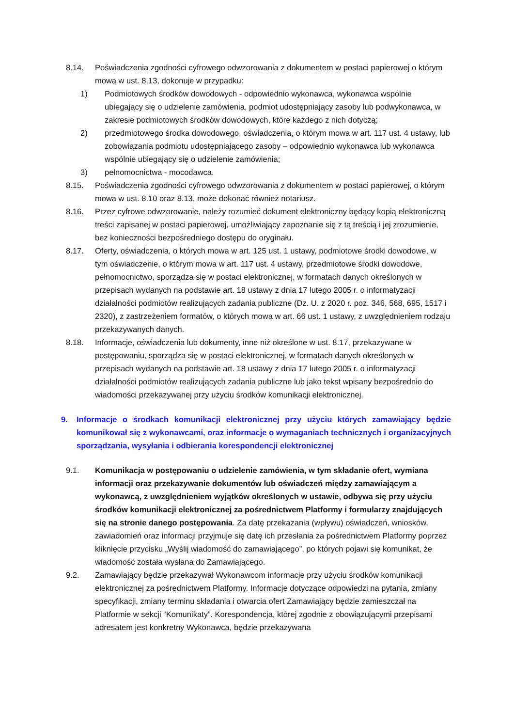8.14. Poświadczenia zgodności cyfrowego odwzorowania z dokumentem w postaci papierowej o którym mowa w ust. 8.13, dokonuje w przypadku:
1) Podmiotowych środków dowodowych - odpowiednio wykonawca, wykonawca wspólnie ubiegający się o udzielenie zamówienia, podmiot udostępniający zasoby lub podwykonawca, w zakresie podmiotowych środków dowodowych, które każdego z nich dotyczą;
2) przedmiotowego środka dowodowego, oświadczenia, o którym mowa w art. 117 ust. 4 ustawy, lub zobowiązania podmiotu udostępniającego zasoby – odpowiednio wykonawca lub wykonawca wspólnie ubiegający się o udzielenie zamówienia;
3) pełnomocnictwa - mocodawca.
8.15. Poświadczenia zgodności cyfrowego odwzorowania z dokumentem w postaci papierowej, o którym mowa w ust. 8.10 oraz 8.13, może dokonać również notariusz.
8.16. Przez cyfrowe odwzorowanie, należy rozumieć dokument elektroniczny będący kopią elektroniczną treści zapisanej w postaci papierowej, umożliwiający zapoznanie się z tą treścią i jej zrozumienie, bez konieczności bezpośredniego dostępu do oryginału.
8.17. Oferty, oświadczenia, o których mowa w art. 125 ust. 1 ustawy, podmiotowe środki dowodowe, w tym oświadczenie, o którym mowa w art. 117 ust. 4 ustawy, przedmiotowe środki dowodowe, pełnomocnictwo, sporządza się w postaci elektronicznej, w formatach danych określonych w przepisach wydanych na podstawie art. 18 ustawy z dnia 17 lutego 2005 r. o informatyzacji działalności podmiotów realizujących zadania publiczne (Dz. U. z 2020 r. poz. 346, 568, 695, 1517 i 2320), z zastrzeżeniem formatów, o których mowa w art. 66 ust. 1 ustawy, z uwzględnieniem rodzaju przekazywanych danych.
8.18. Informacje, oświadczenia lub dokumenty, inne niż określone w ust. 8.17, przekazywane w postępowaniu, sporządza się w postaci elektronicznej, w formatach danych określonych w przepisach wydanych na podstawie art. 18 ustawy z dnia 17 lutego 2005 r. o informatyzacji działalności podmiotów realizujących zadania publiczne lub jako tekst wpisany bezpośrednio do wiadomości przekazywanej przy użyciu środków komunikacji elektronicznej.
9. Informacje o środkach komunikacji elektronicznej przy użyciu których zamawiający będzie komunikował się z wykonawcami, oraz informacje o wymaganiach technicznych i organizacyjnych sporządzania, wysyłania i odbierania korespondencji elektronicznej
9.1. Komunikacja w postępowaniu o udzielenie zamówienia, w tym składanie ofert, wymiana informacji oraz przekazywanie dokumentów lub oświadczeń między zamawiającym a wykonawcą, z uwzględnieniem wyjątków określonych w ustawie, odbywa się przy użyciu środków komunikacji elektronicznej za pośrednictwem Platformy i formularzy znajdujących się na stronie danego postępowania. Za datę przekazania (wpływu) oświadczeń, wniosków, zawiadomień oraz informacji przyjmuje się datę ich przesłania za pośrednictwem Platformy poprzez kliknięcie przycisku „Wyślij wiadomość do zamawiającego”, po których pojawi się komunikat, że wiadomość została wysłana do Zamawiającego.
9.2. Zamawiający będzie przekazywał Wykonawcom informacje przy użyciu środków komunikacji elektronicznej za pośrednictwem Platformy. Informacje dotyczące odpowiedzi na pytania, zmiany specyfikacji, zmiany terminu składania i otwarcia ofert Zamawiający będzie zamieszczał na Platformie w sekcji “Komunikaty”. Korespondencja, której zgodnie z obowiązującymi przepisami adresatem jest konkretny Wykonawca, będzie przekazywana